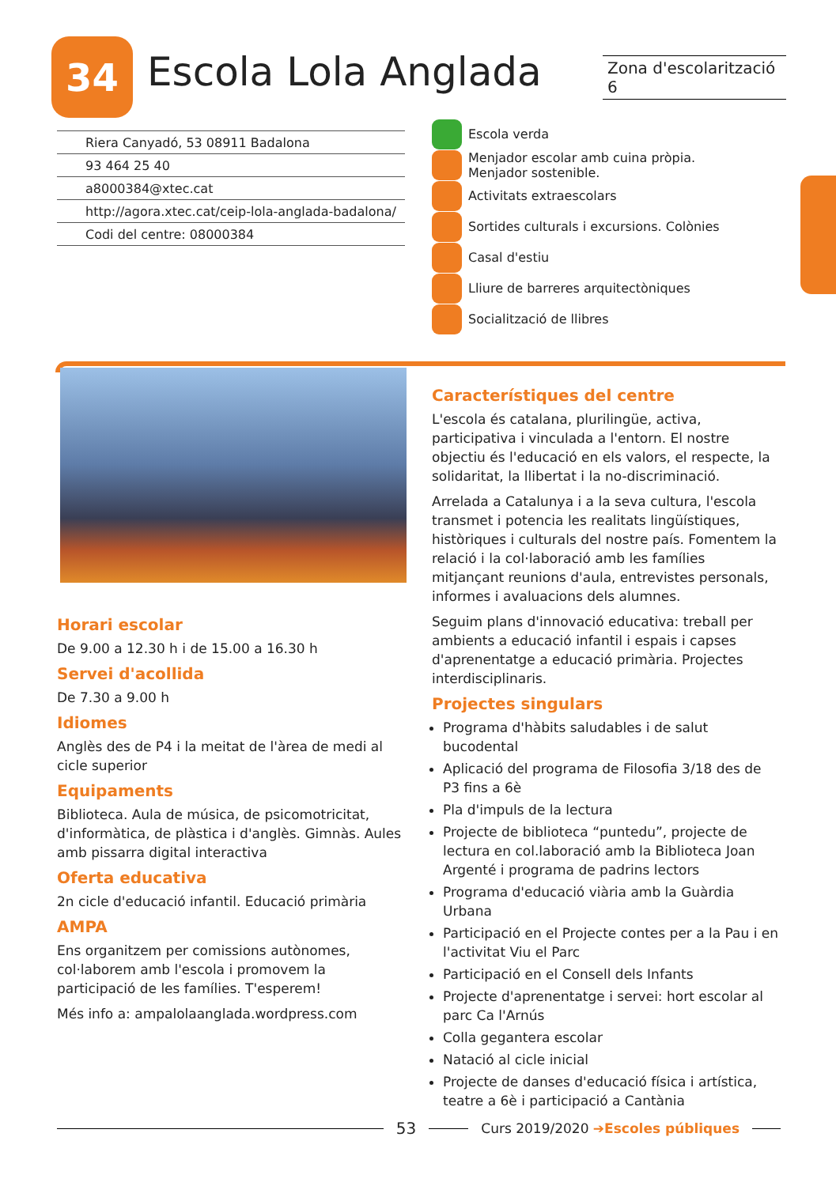34 Escola Lola Anglada
Zona d'escolarització 6
Riera Canyadó, 53 08911 Badalona
93 464 25 40
a8000384@xtec.cat
http://agora.xtec.cat/ceip-lola-anglada-badalona/
Codi del centre: 08000384
Escola verda
Menjador escolar amb cuina pròpia.
Menjador sostenible.
Activitats extraescolars
Sortides culturals i excursions. Colònies
Casal d'estiu
Lliure de barreres arquitectòniques
Socialització de llibres
Horari escolar
De 9.00 a 12.30 h i de 15.00 a 16.30 h
Servei d'acollida
De 7.30 a 9.00 h
Idiomes
Anglès des de P4 i la meitat de l'àrea de medi al cicle superior
Equipaments
Biblioteca. Aula de música, de psicomotricitat, d'informàtica, de plàstica i d'anglès. Gimnàs. Aules amb pissarra digital interactiva
Oferta educativa
2n cicle d'educació infantil. Educació primària
AMPA
Ens organitzem per comissions autònomes, col·laborem amb l'escola i promovem la participació de les famílies. T'esperem!
Més info a: ampalolaanglada.wordpress.com
Característiques del centre
L'escola és catalana, plurilingüe, activa, participativa i vinculada a l'entorn. El nostre objectiu és l'educació en els valors, el respecte, la solidaritat, la llibertat i la no-discriminació.
Arrelada a Catalunya i a la seva cultura, l'escola transmet i potencia les realitats lingüístiques, històriques i culturals del nostre país. Fomentem la relació i la col·laboració amb les famílies mitjançant reunions d'aula, entrevistes personals, informes i avaluacions dels alumnes.
Seguim plans d'innovació educativa: treball per ambients a educació infantil i espais i capses d'aprenentatge a educació primària. Projectes interdisciplinaris.
Projectes singulars
Programa d'hàbits saludables i de salut bucodental
Aplicació del programa de Filosofia 3/18 des de P3 fins a 6è
Pla d'impuls de la lectura
Projecte de biblioteca “puntedu”, projecte de lectura en col.laboració amb la Biblioteca Joan Argenté i programa de padrins lectors
Programa d'educació viària amb la Guàrdia Urbana
Participació en el Projecte contes per a la Pau i en l'activitat Viu el Parc
Participació en el Consell dels Infants
Projecte d'aprenentatge i servei: hort escolar al parc Ca l'Arnús
Colla gegantera escolar
Natació al cicle inicial
Projecte de danses d'educació física i artística, teatre a 6è i participació a Cantània
53 Curs 2019/2020 ➔Escoles públiques